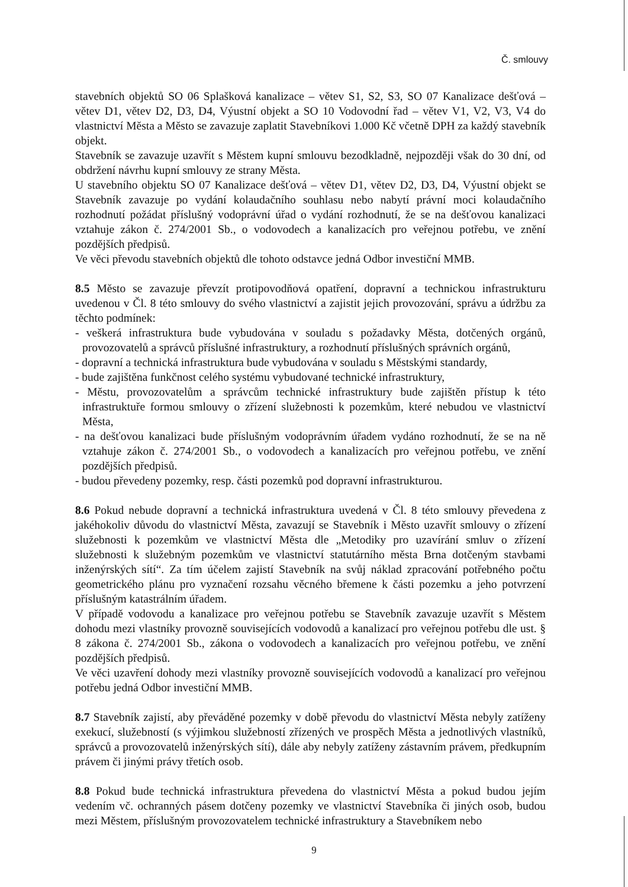Č. smlouvy
stavebních objektů SO 06 Splašková kanalizace – větev S1, S2, S3, SO 07 Kanalizace dešťová – větev D1, větev D2, D3, D4, Výustní objekt a SO 10 Vodovodní řad – větev V1, V2, V3, V4 do vlastnictví Města a Město se zavazuje zaplatit Stavebníkovi 1.000 Kč včetně DPH za každý stavebník objekt.
Stavebník se zavazuje uzavřít s Městem kupní smlouvu bezodkladně, nejpozději však do 30 dní, od obdržení návrhu kupní smlouvy ze strany Města.
U stavebního objektu SO 07 Kanalizace dešťová – větev D1, větev D2, D3, D4, Výustní objekt se Stavebník zavazuje po vydání kolaudačního souhlasu nebo nabytí právní moci kolaudačního rozhodnutí požádat příslušný vodoprávní úřad o vydání rozhodnutí, že se na dešťovou kanalizaci vztahuje zákon č. 274/2001 Sb., o vodovodech a kanalizacích pro veřejnou potřebu, ve znění pozdějších předpisů.
Ve věci převodu stavebních objektů dle tohoto odstavce jedná Odbor investiční MMB.
8.5 Město se zavazuje převzít protipovodňová opatření, dopravní a technickou infrastrukturu uvedenou v Čl. 8 této smlouvy do svého vlastnictví a zajistit jejich provozování, správu a údržbu za těchto podmínek:
- veškerá infrastruktura bude vybudována v souladu s požadavky Města, dotčených orgánů, provozovatelů a správců příslušné infrastruktury, a rozhodnutí příslušných správních orgánů,
- dopravní a technická infrastruktura bude vybudována v souladu s Městskými standardy,
- bude zajištěna funkčnost celého systému vybudované technické infrastruktury,
- Městu, provozovatelům a správcům technické infrastruktury bude zajištěn přístup k této infrastruktuře formou smlouvy o zřízení služebnosti k pozemkům, které nebudou ve vlastnictví Města,
- na dešťovou kanalizaci bude příslušným vodoprávním úřadem vydáno rozhodnutí, že se na ně vztahuje zákon č. 274/2001 Sb., o vodovodech a kanalizacích pro veřejnou potřebu, ve znění pozdějších předpisů.
- budou převedeny pozemky, resp. části pozemků pod dopravní infrastrukturou.
8.6 Pokud nebude dopravní a technická infrastruktura uvedená v Čl. 8 této smlouvy převedena z jakéhokoliv důvodu do vlastnictví Města, zavazují se Stavebník i Město uzavřít smlouvy o zřízení služebnosti k pozemkům ve vlastnictví Města dle „Metodiky pro uzavírání smluv o zřízení služebnosti k služebným pozemkům ve vlastnictví statutárního města Brna dotčeným stavbami inženýrských sítí“. Za tím účelem zajistí Stavebník na svůj náklad zpracování potřebného počtu geometrického plánu pro vyznačení rozsahu věcného břemene k části pozemku a jeho potvrzení příslušným katastrálním úřadem.
V případě vodovodu a kanalizace pro veřejnou potřebu se Stavebník zavazuje uzavřít s Městem dohodu mezi vlastníky provozně souvisejících vodovodů a kanalizací pro veřejnou potřebu dle ust. § 8 zákona č. 274/2001 Sb., zákona o vodovodech a kanalizacích pro veřejnou potřebu, ve znění pozdějších předpisů.
Ve věci uzavření dohody mezi vlastníky provozně souvisejících vodovodů a kanalizací pro veřejnou potřebu jedná Odbor investiční MMB.
8.7 Stavebník zajistí, aby převáděné pozemky v době převodu do vlastnictví Města nebyly zatíženy exekucí, služebností (s výjimkou služebností zřízených ve prospěch Města a jednotlivých vlastníků, správců a provozovatelů inženýrských sítí), dále aby nebyly zatíženy zástavním právem, předkupním právem či jinými právy třetích osob.
8.8 Pokud bude technická infrastruktura převedena do vlastnictví Města a pokud budou jejím vedením vč. ochranných pásem dotčeny pozemky ve vlastnictví Stavebníka či jiných osob, budou mezi Městem, příslušným provozovatelem technické infrastruktury a Stavebníkem nebo
9